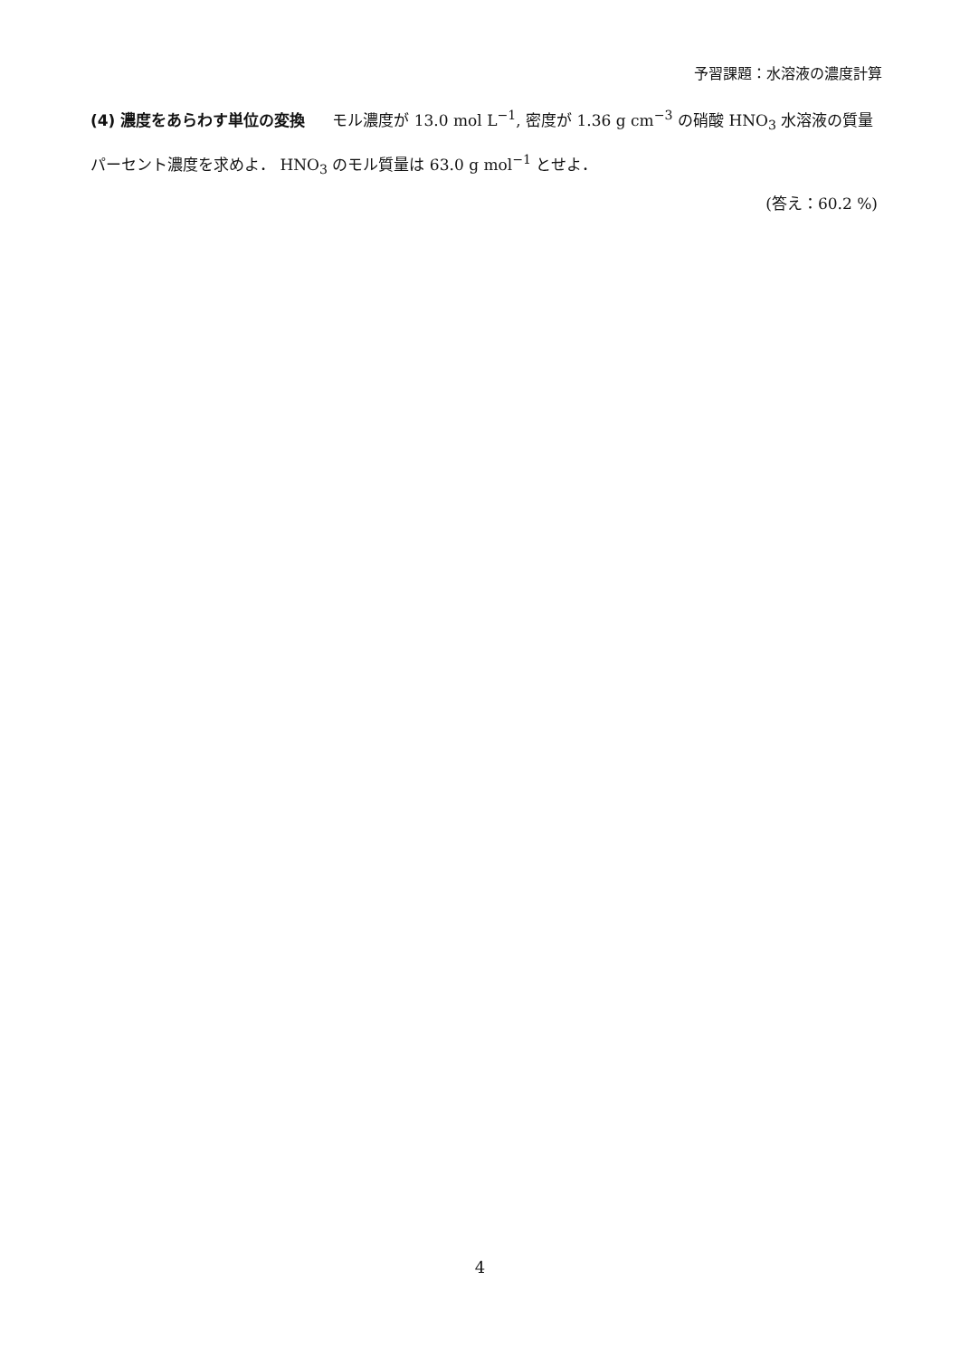予習課題：水溶液の濃度計算
(4) 濃度をあらわす単位の変換 モル濃度が 13.0 mol L<sup>−1</sup>, 密度が 1.36 g cm<sup>−3</sup> の硝酸 HNO<sub>3</sub> 水溶液の質量パーセント濃度を求めよ． HNO<sub>3</sub> のモル質量は 63.0 g mol<sup>−1</sup> とせよ．
(答え：60.2 %)
4